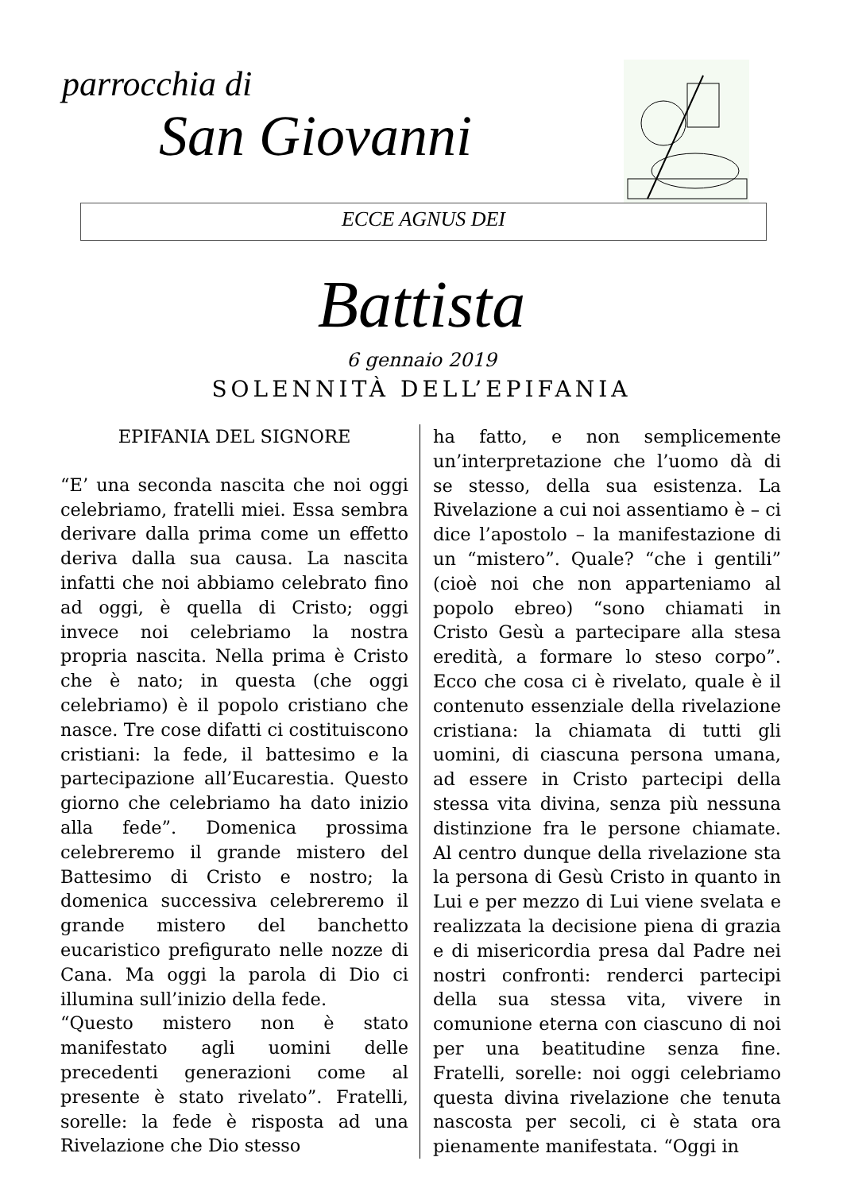parrocchia di
San Giovanni
ECCE AGNUS DEI
Battista
6 gennaio 2019
SOLENNITÀ DELL’EPIFANIA
EPIFANIA DEL SIGNORE
“E’ una seconda nascita che noi oggi celebriamo, fratelli miei. Essa sembra derivare dalla prima come un effetto deriva dalla sua causa. La nascita infatti che noi abbiamo celebrato fino ad oggi, è quella di Cristo; oggi invece noi celebriamo la nostra propria nascita. Nella prima è Cristo che è nato; in questa (che oggi celebriamo) è il popolo cristiano che nasce. Tre cose difatti ci costituiscono cristiani: la fede, il battesimo e la partecipazione all’Eucarestia. Questo giorno che celebriamo ha dato inizio alla fede”. Domenica prossima celebreremo il grande mistero del Battesimo di Cristo e nostro; la domenica successiva celebreremo il grande mistero del banchetto eucaristico prefigurato nelle nozze di Cana. Ma oggi la parola di Dio ci illumina sull’inizio della fede.
“Questo mistero non è stato manifestato agli uomini delle precedenti generazioni come al presente è stato rivelato”. Fratelli, sorelle: la fede è risposta ad una Rivelazione che Dio stesso
ha fatto, e non semplicemente un’interpretazione che l’uomo dà di se stesso, della sua esistenza. La Rivelazione a cui noi assentiamo è – ci dice l’apostolo – la manifestazione di un “mistero”. Quale? “che i gentili” (cioè noi che non apparteniamo al popolo ebreo) “sono chiamati in Cristo Gesù a partecipare alla stesa eredità, a formare lo steso corpo”. Ecco che cosa ci è rivelato, quale è il contenuto essenziale della rivelazione cristiana: la chiamata di tutti gli uomini, di ciascuna persona umana, ad essere in Cristo partecipi della stessa vita divina, senza più nessuna distinzione fra le persone chiamate. Al centro dunque della rivelazione sta la persona di Gesù Cristo in quanto in Lui e per mezzo di Lui viene svelata e realizzata la decisione piena di grazia e di misericordia presa dal Padre nei nostri confronti: renderci partecipi della sua stessa vita, vivere in comunione eterna con ciascuno di noi per una beatitudine senza fine. Fratelli, sorelle: noi oggi celebriamo questa divina rivelazione che tenuta nascosta per secoli, ci è stata ora pienamente manifestata. “Oggi in